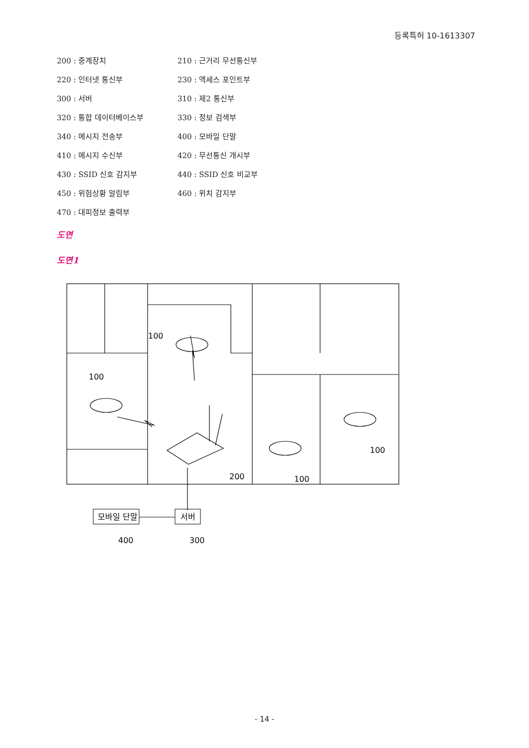등록특허 10-1613307
200 : 중계장치
210 : 근거리 무선통신부
220 : 인터넷 통신부
230 : 액세스 포인트부
300 : 서버
310 : 제2 통신부
320 : 통합 데이터베이스부
330 : 정보 검색부
340 : 메시지 전송부
400 : 모바일 단말
410 : 메시지 수신부
420 : 무선통신 개시부
430 : SSID 신호 감지부
440 : SSID 신호 비교부
450 : 위험상황 알림부
460 : 위치 감지부
470 : 대피정보 출력부
도면
도면1
모바일 단말
서버
100
100
200
100
100
400
300
- 14 -